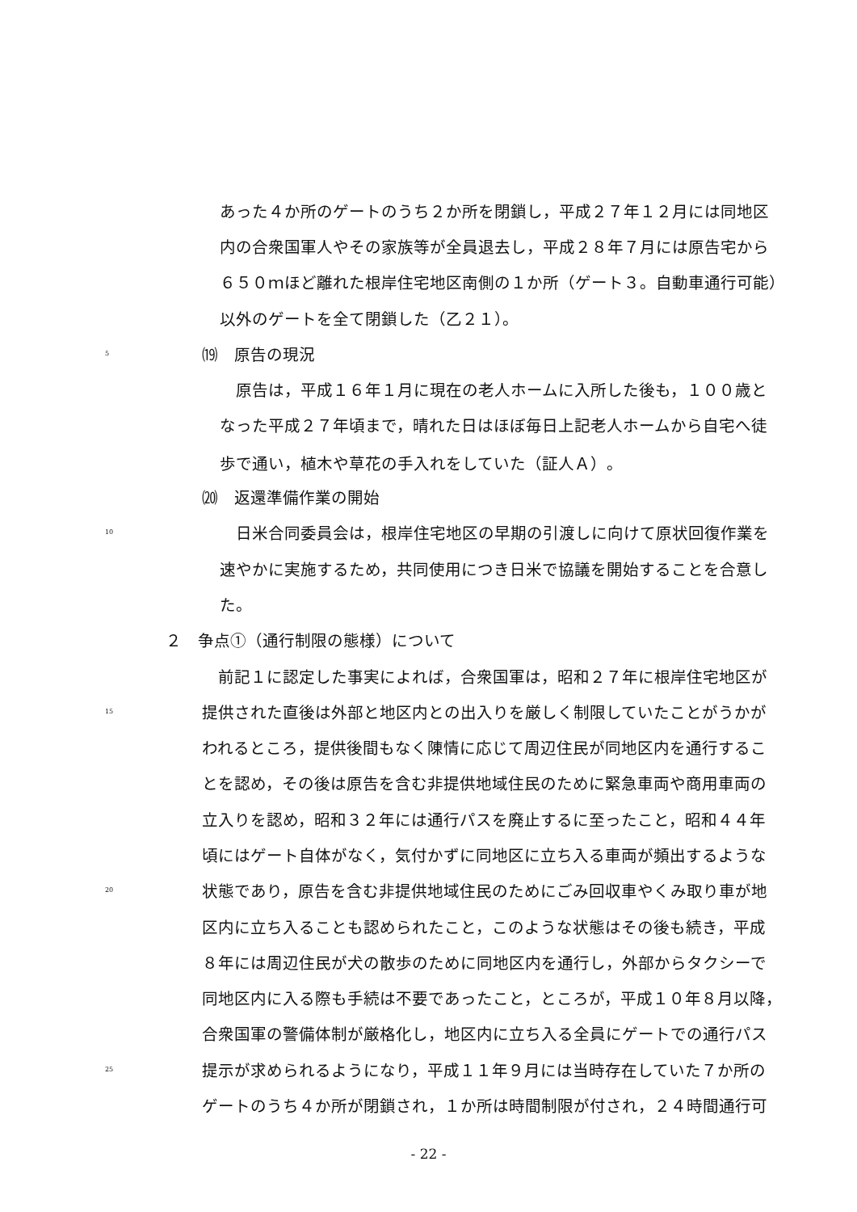あった４か所のゲートのうち２か所を閉鎖し，平成２７年１２月には同地区
内の合衆国軍人やその家族等が全員退去し，平成２８年７月には原告宅から
６５０ｍほど離れた根岸住宅地区南側の１か所（ゲート３。自動車通行可能）
以外のゲートを全て閉鎖した（乙２１）。
5 ⒆　原告の現況
　原告は，平成１６年１月に現在の老人ホームに入所した後も，１００歳と
なった平成２７年頃まで，晴れた日はほぼ毎日上記老人ホームから自宅へ徒
歩で通い，植木や草花の手入れをしていた（証人Ａ）。
⒇　返還準備作業の開始
10　日米合同委員会は，根岸住宅地区の早期の引渡しに向けて原状回復作業を
速やかに実施するため，共同使用につき日米で協議を開始することを合意し
た。
２　争点①（通行制限の態様）について
　前記１に認定した事実によれば，合衆国軍は，昭和２７年に根岸住宅地区が
15 提供された直後は外部と地区内との出入りを厳しく制限していたことがうかが
われるところ，提供後間もなく陳情に応じて周辺住民が同地区内を通行するこ
とを認め，その後は原告を含む非提供地域住民のために緊急車両や商用車両の
立入りを認め，昭和３２年には通行パスを廃止するに至ったこと，昭和４４年
頃にはゲート自体がなく，気付かずに同地区に立ち入る車両が頻出するような
20 状態であり，原告を含む非提供地域住民のためにごみ回収車やくみ取り車が地
区内に立ち入ることも認められたこと，このような状態はその後も続き，平成
８年には周辺住民が犬の散歩のために同地区内を通行し，外部からタクシーで
同地区内に入る際も手続は不要であったこと，ところが，平成１０年８月以降，
合衆国軍の警備体制が厳格化し，地区内に立ち入る全員にゲートでの通行パス
25 提示が求められるようになり，平成１１年９月には当時存在していた７か所の
ゲートのうち４か所が閉鎖され，１か所は時間制限が付され，２４時間通行可
- 22 -